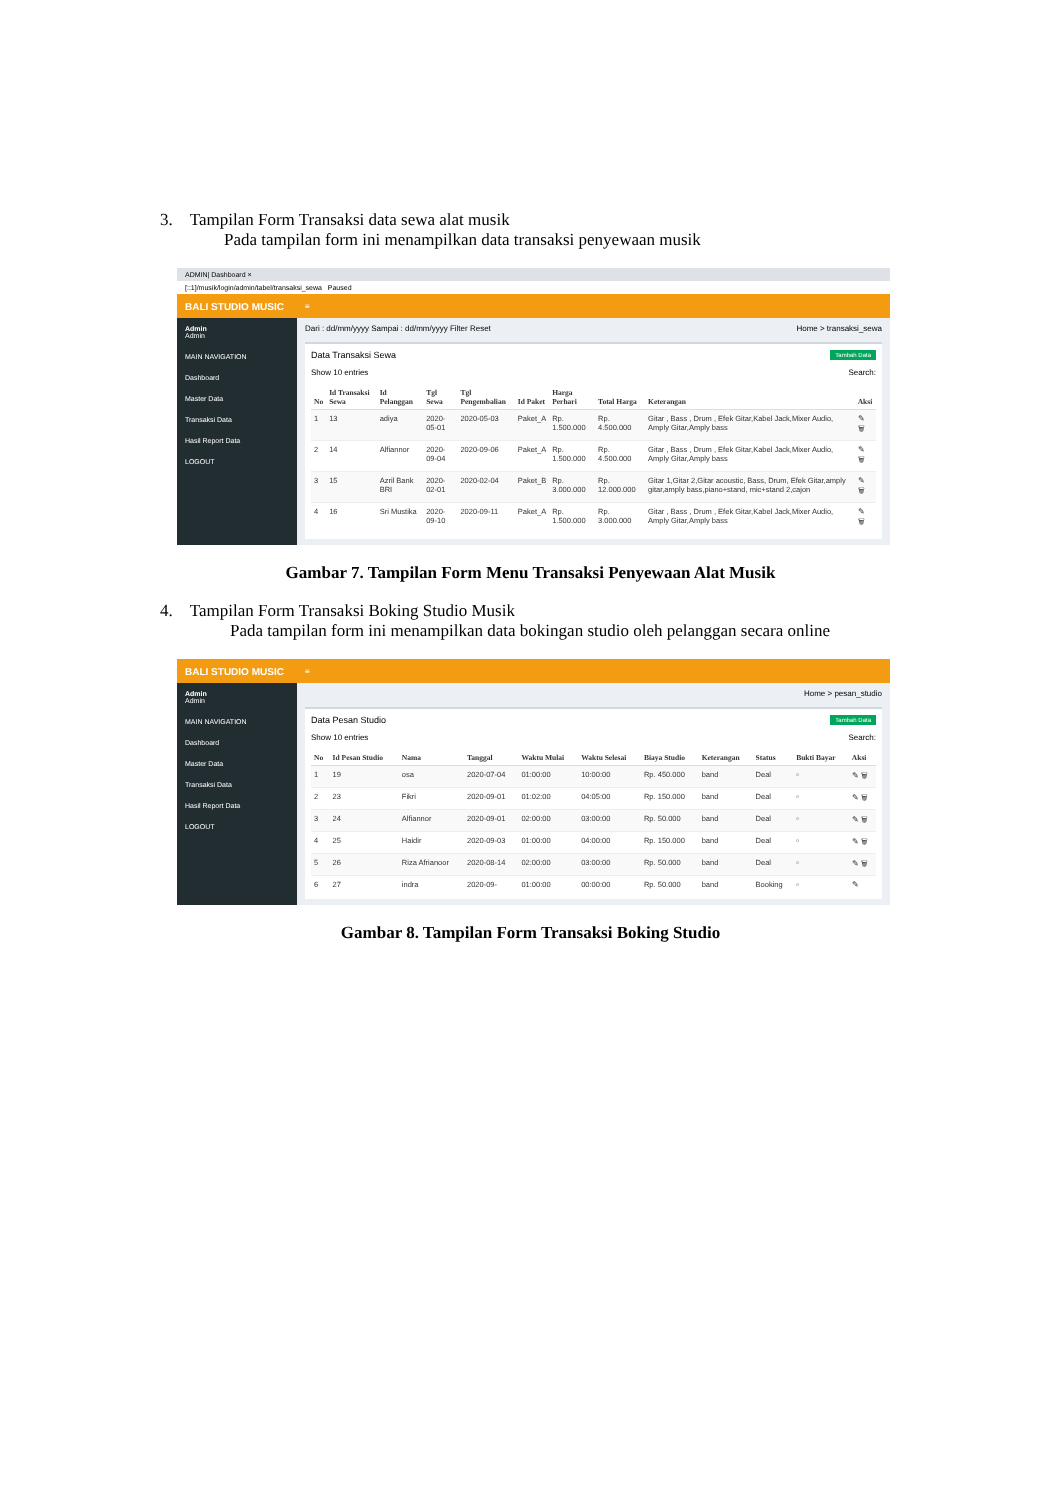3. Tampilan Form Transaksi data sewa alat musik
Pada tampilan form ini menampilkan data transaksi penyewaan musik
ADMIN| Dashboard ×
[::1]/musik/login/admin/tabel/transaksi_sewa Paused
BALI STUDIO MUSIC
≡
Admin
Admin
MAIN NAVIGATION
Dashboard
Master Data
Transaksi Data
Hasil Report Data
LOGOUT
Dari : dd/mm/yyyy Sampai : dd/mm/yyyy Filter Reset Home > transaksi_sewa
Tambah Data
Data Transaksi Sewa
Show 10 entries Search:
| No | Id Transaksi Sewa | Id Pelanggan | Tgl Sewa | Tgl Pengembalian | Id Paket | Harga Perhari | Total Harga | Keterangan | Aksi |
| --- | --- | --- | --- | --- | --- | --- | --- | --- | --- |
| 1 | 13 | adiya | 2020-05-01 | 2020-05-03 | Paket_A | Rp. 1.500.000 | Rp. 4.500.000 | Gitar , Bass , Drum , Efek Gitar,Kabel Jack,Mixer Audio, Amply Gitar,Amply bass | ✎ 🗑 |
| 2 | 14 | Alfiannor | 2020-09-04 | 2020-09-06 | Paket_A | Rp. 1.500.000 | Rp. 4.500.000 | Gitar , Bass , Drum , Efek Gitar,Kabel Jack,Mixer Audio, Amply Gitar,Amply bass | ✎ 🗑 |
| 3 | 15 | Azril Bank BRI | 2020-02-01 | 2020-02-04 | Paket_B | Rp. 3.000.000 | Rp. 12.000.000 | Gitar 1,Gitar 2,Gitar acoustic, Bass, Drum, Efek Gitar,amply gitar,amply bass,piano+stand, mic+stand 2,cajon | ✎ 🗑 |
| 4 | 16 | Sri Mustika | 2020-09-10 | 2020-09-11 | Paket_A | Rp. 1.500.000 | Rp. 3.000.000 | Gitar , Bass , Drum , Efek Gitar,Kabel Jack,Mixer Audio, Amply Gitar,Amply bass | ✎ 🗑 |
Gambar 7. Tampilan Form Menu Transaksi Penyewaan Alat Musik
4. Tampilan Form Transaksi Boking Studio Musik
Pada tampilan form ini menampilkan data bokingan studio oleh pelanggan secara online
BALI STUDIO MUSIC
≡
Admin
Admin
MAIN NAVIGATION
Dashboard
Master Data
Transaksi Data
Hasil Report Data
LOGOUT
Home > pesan_studio
Tambah Data
Data Pesan Studio
Show 10 entries Search:
| No | Id Pesan Studio | Nama | Tanggal | Waktu Mulai | Waktu Selesai | Biaya Studio | Keterangan | Status | Bukti Bayar | Aksi |
| --- | --- | --- | --- | --- | --- | --- | --- | --- | --- | --- |
| 1 | 19 | osa | 2020-07-04 | 01:00:00 | 10:00:00 | Rp. 450.000 | band | Deal | ▫ | ✎ 🗑 |
| 2 | 23 | Fikri | 2020-09-01 | 01:02:00 | 04:05:00 | Rp. 150.000 | band | Deal | ▫ | ✎ 🗑 |
| 3 | 24 | Alfiannor | 2020-09-01 | 02:00:00 | 03:00:00 | Rp. 50.000 | band | Deal | ▫ | ✎ 🗑 |
| 4 | 25 | Haidir | 2020-09-03 | 01:00:00 | 04:00:00 | Rp. 150.000 | band | Deal | ▫ | ✎ 🗑 |
| 5 | 26 | Riza Afrianoor | 2020-08-14 | 02:00:00 | 03:00:00 | Rp. 50.000 | band | Deal | ▫ | ✎ 🗑 |
| 6 | 27 | indra | 2020-09- | 01:00:00 | 00:00:00 | Rp. 50.000 | band | Booking | ▫ | ✎ |
Gambar 8. Tampilan Form Transaksi Boking Studio